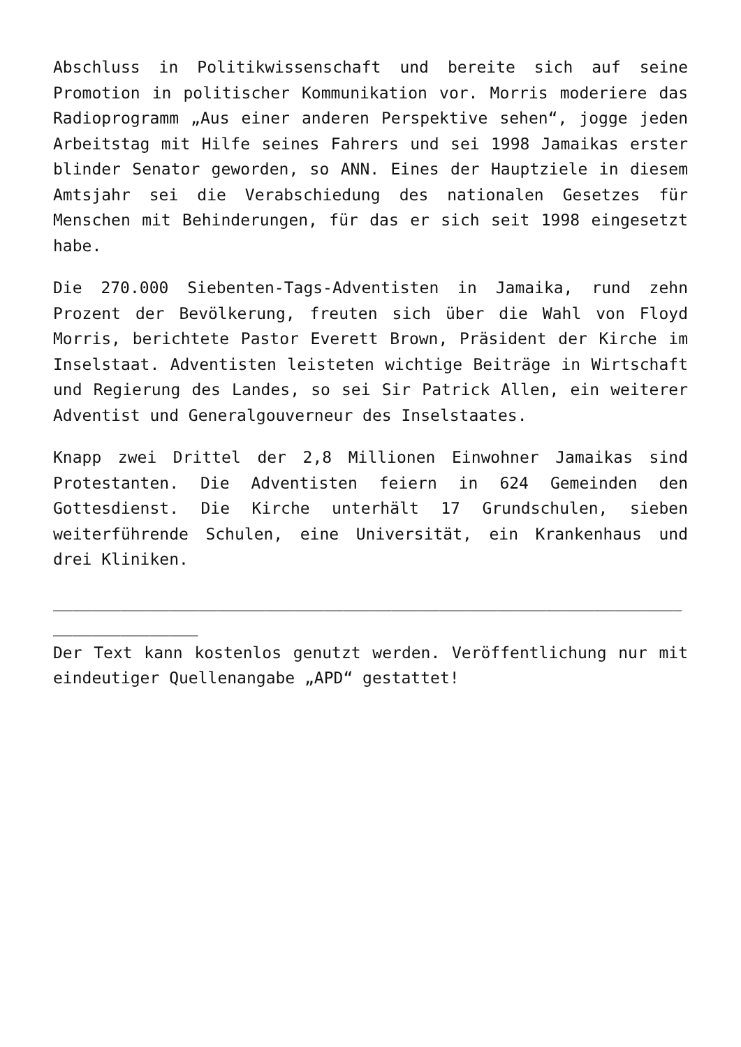Abschluss in Politikwissenschaft und bereite sich auf seine Promotion in politischer Kommunikation vor. Morris moderiere das Radioprogramm „Aus einer anderen Perspektive sehen“, jogge jeden Arbeitstag mit Hilfe seines Fahrers und sei 1998 Jamaikas erster blinder Senator geworden, so ANN. Eines der Hauptziele in diesem Amtsjahr sei die Verabschiedung des nationalen Gesetzes für Menschen mit Behinderungen, für das er sich seit 1998 eingesetzt habe.
Die 270.000 Siebenten-Tags-Adventisten in Jamaika, rund zehn Prozent der Bevölkerung, freuten sich über die Wahl von Floyd Morris, berichtete Pastor Everett Brown, Präsident der Kirche im Inselstaat. Adventisten leisteten wichtige Beiträge in Wirtschaft und Regierung des Landes, so sei Sir Patrick Allen, ein weiterer Adventist und Generalgouverneur des Inselstaates.
Knapp zwei Drittel der 2,8 Millionen Einwohner Jamaikas sind Protestanten. Die Adventisten feiern in 624 Gemeinden den Gottesdienst. Die Kirche unterhält 17 Grundschulen, sieben weiterführende Schulen, eine Universität, ein Krankenhaus und drei Kliniken.
_________________________________________________________________
_______________
Der Text kann kostenlos genutzt werden. Veröffentlichung nur mit eindeutiger Quellenangabe „APD“ gestattet!